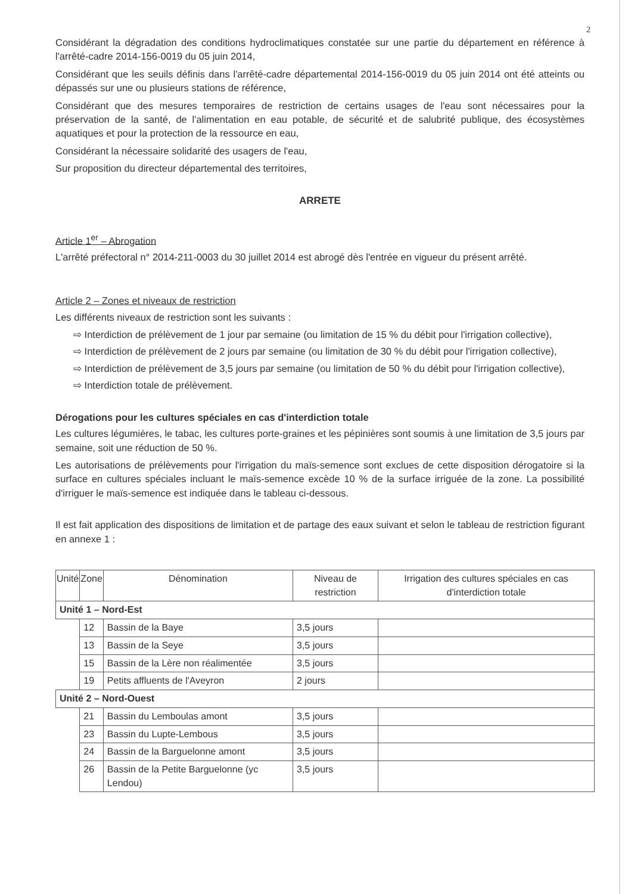2
Considérant la dégradation des conditions hydroclimatiques constatée sur une partie du département en référence à l'arrêté-cadre 2014-156-0019 du 05 juin 2014,
Considérant que les seuils définis dans l'arrêté-cadre départemental 2014-156-0019 du 05 juin 2014 ont été atteints ou dépassés sur une ou plusieurs stations de référence,
Considérant que des mesures temporaires de restriction de certains usages de l'eau sont nécessaires pour la préservation de la santé, de l'alimentation en eau potable, de sécurité et de salubrité publique, des écosystèmes aquatiques et pour la protection de la ressource en eau,
Considérant la nécessaire solidarité des usagers de l'eau,
Sur proposition du directeur départemental des territoires,
ARRETE
Article 1<sup>er</sup> – Abrogation
L'arrêté préfectoral n° 2014-211-0003 du 30 juillet 2014 est abrogé dès l'entrée en vigueur du présent arrêté.
Article 2 – Zones et niveaux de restriction
Les différents niveaux de restriction sont les suivants :
⇨ Interdiction de prélèvement de 1 jour par semaine (ou limitation de 15 % du débit pour l'irrigation collective),
⇨ Interdiction de prélèvement de 2 jours par semaine (ou limitation de 30 % du débit pour l'irrigation collective),
⇨ Interdiction de prélèvement de 3,5 jours par semaine (ou limitation de 50 % du débit pour l'irrigation collective),
⇨ Interdiction totale de prélèvement.
Dérogations pour les cultures spéciales en cas d'interdiction totale
Les cultures légumières, le tabac, les cultures porte-graines et les pépinières sont soumis à une limitation de 3,5 jours par semaine, soit une réduction de 50 %.
Les autorisations de prélèvements pour l'irrigation du maïs-semence sont exclues de cette disposition dérogatoire si la surface en cultures spéciales incluant le maïs-semence excède 10 % de la surface irriguée de la zone. La possibilité d'irriguer le maïs-semence est indiquée dans le tableau ci-dessous.
Il est fait application des dispositions de limitation et de partage des eaux suivant et selon le tableau de restriction figurant en annexe 1 :
| Unité | Zone | Dénomination | Niveau de restriction | Irrigation des cultures spéciales en cas d'interdiction totale |
| --- | --- | --- | --- | --- |
| Unité 1 – Nord-Est | | | | |
| | 12 | Bassin de la Baye | 3,5 jours | |
| | 13 | Bassin de la Seye | 3,5 jours | |
| | 15 | Bassin de la Lère non réalimentée | 3,5 jours | |
| | 19 | Petits affluents de l'Aveyron | 2 jours | |
| Unité 2 – Nord-Ouest | | | | |
| | 21 | Bassin du Lemboulas amont | 3,5 jours | |
| | 23 | Bassin du Lupte-Lembous | 3,5 jours | |
| | 24 | Bassin de la Barguelonne amont | 3,5 jours | |
| | 26 | Bassin de la Petite Barguelonne (yc Lendou) | 3,5 jours | |